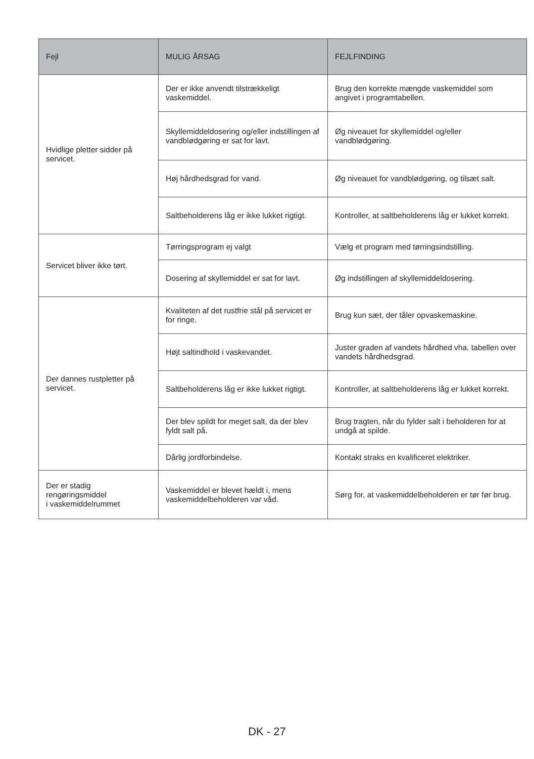| Fejl | MULIG ÅRSAG | FEJLFINDING |
| --- | --- | --- |
| Hvidlige pletter sidder på servicet. | Der er ikke anvendt tilstrækkeligt vaskemiddel. | Brug den korrekte mængde vaskemiddel som angivet i programtabellen. |
| | Skyllemiddeldosering og/eller indstillingen af vandblødgøring er sat for lavt. | Øg niveauet for skyllemiddel og/eller vandblødgøring. |
| | Høj hårdhedsgrad for vand. | Øg niveauet for vandblødgøring, og tilsæt salt. |
| | Saltbeholderens låg er ikke lukket rigtigt. | Kontroller, at saltbeholderens låg er lukket korrekt. |
| Servicet bliver ikke tørt. | Tørringsprogram ej valgt | Vælg et program med tørringsindstilling. |
| | Dosering af skyllemiddel er sat for lavt. | Øg indstillingen af skyllemiddeldosering. |
| Der dannes rustpletter på servicet. | Kvaliteten af det rustfrie stål på servicet er for ringe. | Brug kun sæt, der tåler opvaskemaskine. |
| | Højt saltindhold i vaskevandet. | Juster graden af vandets hårdhed vha. tabellen over vandets hårdhedsgrad. |
| | Saltbeholderens låg er ikke lukket rigtigt. | Kontroller, at saltbeholderens låg er lukket korrekt. |
| | Der blev spildt for meget salt, da der blev fyldt salt på. | Brug tragten, når du fylder salt i beholderen for at undgå at spilde. |
| | Dårlig jordforbindelse. | Kontakt straks en kvalificeret elektriker. |
| Der er stadig rengøringsmiddel i vaskemiddelrummet | Vaskemiddel er blevet hældt i, mens vaskemiddelbeholderen var våd. | Sørg for, at vaskemiddelbeholderen er tør før brug. |
DK - 27